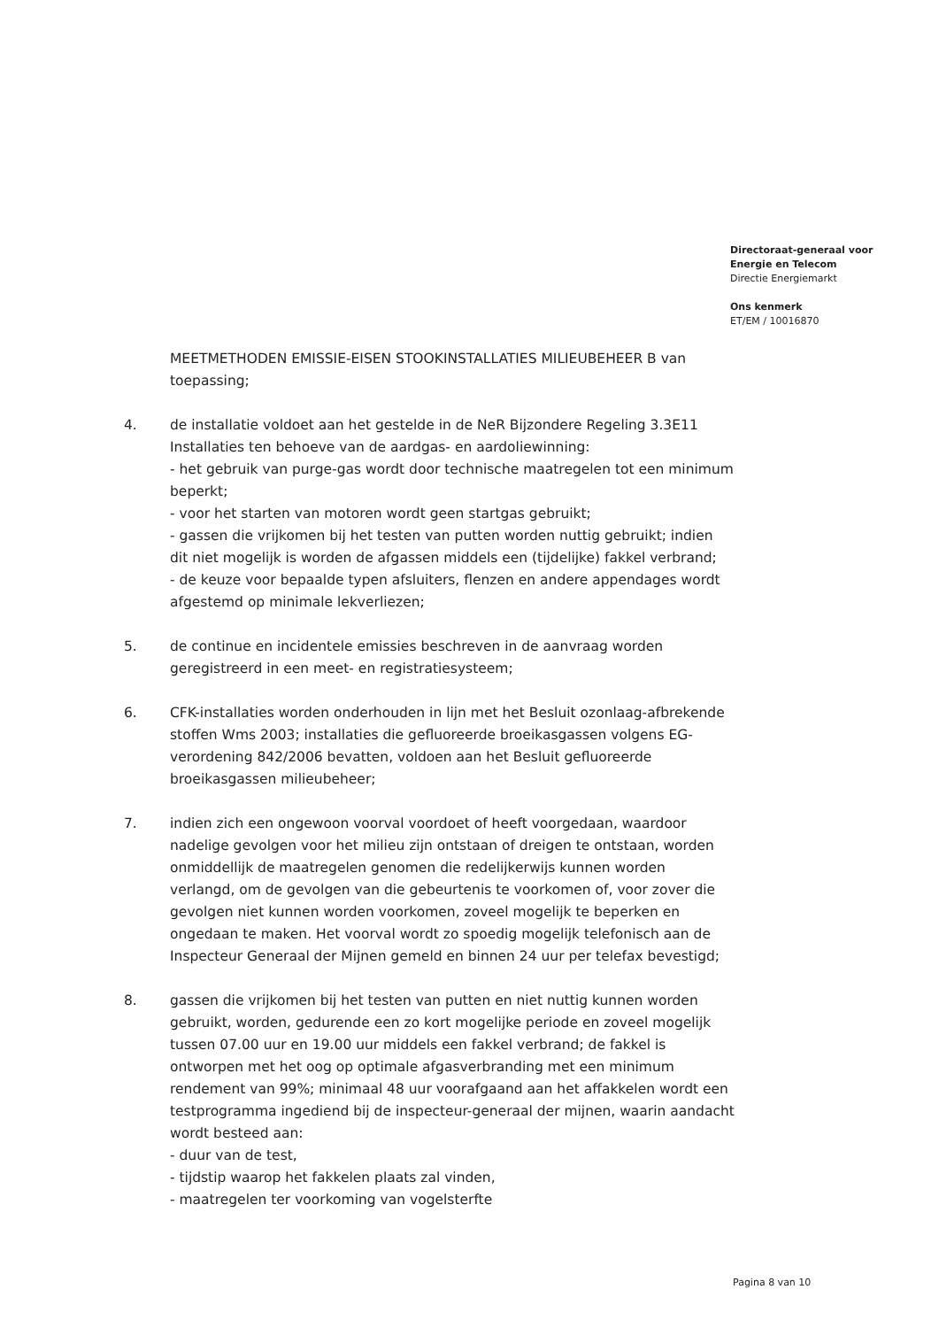Directoraat-generaal voor
Energie en Telecom
Directie Energiemarkt
Ons kenmerk
ET/EM / 10016870
MEETMETHODEN EMISSIE-EISEN STOOKINSTALLATIES MILIEUBEHEER B van toepassing;
4. de installatie voldoet aan het gestelde in de NeR Bijzondere Regeling 3.3E11 Installaties ten behoeve van de aardgas- en aardoliewinning:
- het gebruik van purge-gas wordt door technische maatregelen tot een minimum beperkt;
- voor het starten van motoren wordt geen startgas gebruikt;
- gassen die vrijkomen bij het testen van putten worden nuttig gebruikt; indien dit niet mogelijk is worden de afgassen middels een (tijdelijke) fakkel verbrand;
- de keuze voor bepaalde typen afsluiters, flenzen en andere appendages wordt afgestemd op minimale lekverliezen;
5. de continue en incidentele emissies beschreven in de aanvraag worden geregistreerd in een meet- en registratiesysteem;
6. CFK-installaties worden onderhouden in lijn met het Besluit ozonlaag-afbrekende stoffen Wms 2003; installaties die gefluoreerde broeikasgassen volgens EG-verordening 842/2006 bevatten, voldoen aan het Besluit gefluoreerde broeikasgassen milieubeheer;
7. indien zich een ongewoon voorval voordoet of heeft voorgedaan, waardoor nadelige gevolgen voor het milieu zijn ontstaan of dreigen te ontstaan, worden onmiddellijk de maatregelen genomen die redelijkerwijs kunnen worden verlangd, om de gevolgen van die gebeurtenis te voorkomen of, voor zover die gevolgen niet kunnen worden voorkomen, zoveel mogelijk te beperken en ongedaan te maken. Het voorval wordt zo spoedig mogelijk telefonisch aan de Inspecteur Generaal der Mijnen gemeld en binnen 24 uur per telefax bevestigd;
8. gassen die vrijkomen bij het testen van putten en niet nuttig kunnen worden gebruikt, worden, gedurende een zo kort mogelijke periode en zoveel mogelijk tussen 07.00 uur en 19.00 uur middels een fakkel verbrand; de fakkel is ontworpen met het oog op optimale afgasverbranding met een minimum rendement van 99%; minimaal 48 uur voorafgaand aan het affakkelen wordt een testprogramma ingediend bij de inspecteur-generaal der mijnen, waarin aandacht wordt besteed aan:
- duur van de test,
- tijdstip waarop het fakkelen plaats zal vinden,
- maatregelen ter voorkoming van vogelsterfte
Pagina 8 van 10